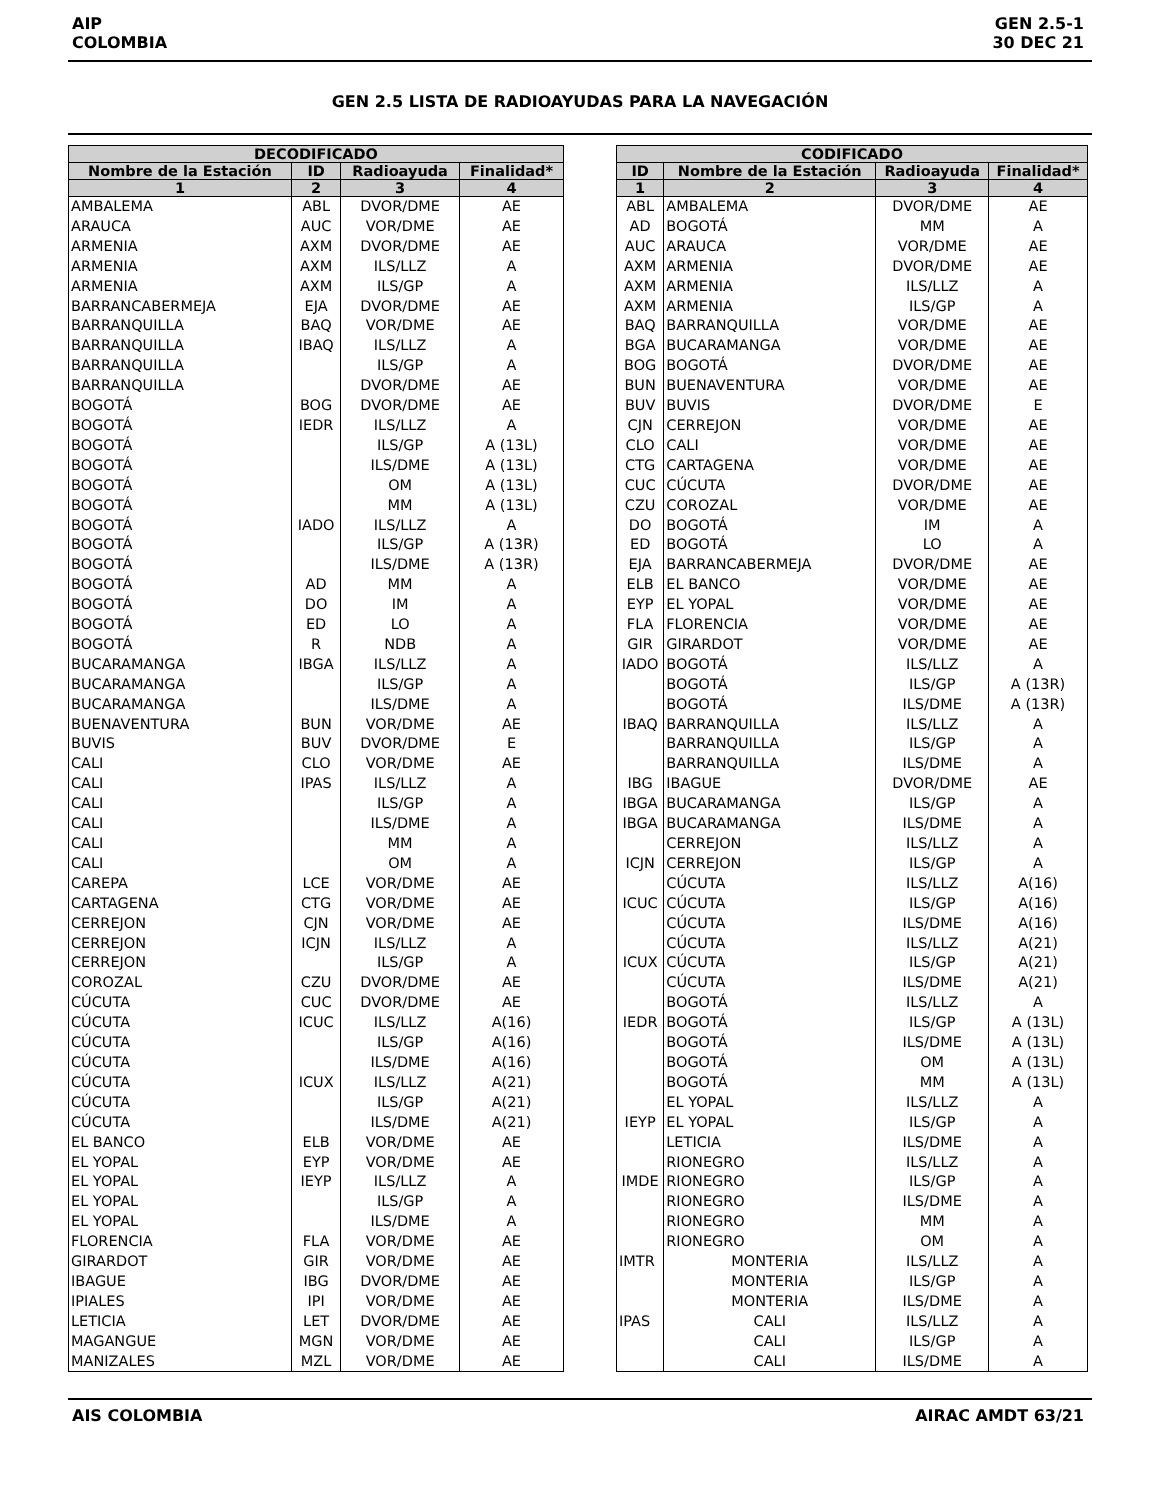AIP
COLOMBIA
GEN 2.5-1
30 DEC 21
GEN 2.5 LISTA DE RADIOAYUDAS PARA LA NAVEGACIÓN
| DECODIFICADO | | | |
| --- | --- | --- | --- |
| Nombre de la Estación | ID | Radioayuda | Finalidad* |
| 1 | 2 | 3 | 4 |
| AMBALEMA | ABL | DVOR/DME | AE |
| ARAUCA | AUC | VOR/DME | AE |
| ARMENIA | AXM | DVOR/DME | AE |
| ARMENIA | AXM | ILS/LLZ | A |
| ARMENIA | AXM | ILS/GP | A |
| BARRANCABERMEJA | EJA | DVOR/DME | AE |
| BARRANQUILLA | BAQ | VOR/DME | AE |
| BARRANQUILLA | IBAQ | ILS/LLZ | A |
| BARRANQUILLA | | ILS/GP | A |
| BARRANQUILLA | | DVOR/DME | AE |
| BOGOTÁ | BOG | DVOR/DME | AE |
| BOGOTÁ | IEDR | ILS/LLZ | A |
| BOGOTÁ | | ILS/GP | A (13L) |
| BOGOTÁ | | ILS/DME | A (13L) |
| BOGOTÁ | | OM | A (13L) |
| BOGOTÁ | | MM | A (13L) |
| BOGOTÁ | IADO | ILS/LLZ | A |
| BOGOTÁ | | ILS/GP | A (13R) |
| BOGOTÁ | | ILS/DME | A (13R) |
| BOGOTÁ | AD | MM | A |
| BOGOTÁ | DO | IM | A |
| BOGOTÁ | ED | LO | A |
| BOGOTÁ | R | NDB | A |
| BUCARAMANGA | IBGA | ILS/LLZ | A |
| BUCARAMANGA | | ILS/GP | A |
| BUCARAMANGA | | ILS/DME | A |
| BUENAVENTURA | BUN | VOR/DME | AE |
| BUVIS | BUV | DVOR/DME | E |
| CALI | CLO | VOR/DME | AE |
| CALI | IPAS | ILS/LLZ | A |
| CALI | | ILS/GP | A |
| CALI | | ILS/DME | A |
| CALI | | MM | A |
| CALI | | OM | A |
| CAREPA | LCE | VOR/DME | AE |
| CARTAGENA | CTG | VOR/DME | AE |
| CERREJON | CJN | VOR/DME | AE |
| CERREJON | ICJN | ILS/LLZ | A |
| CERREJON | | ILS/GP | A |
| COROZAL | CZU | DVOR/DME | AE |
| CÚCUTA | CUC | DVOR/DME | AE |
| CÚCUTA | ICUC | ILS/LLZ | A(16) |
| CÚCUTA | | ILS/GP | A(16) |
| CÚCUTA | | ILS/DME | A(16) |
| CÚCUTA | ICUX | ILS/LLZ | A(21) |
| CÚCUTA | | ILS/GP | A(21) |
| CÚCUTA | | ILS/DME | A(21) |
| EL BANCO | ELB | VOR/DME | AE |
| EL YOPAL | EYP | VOR/DME | AE |
| EL YOPAL | IEYP | ILS/LLZ | A |
| EL YOPAL | | ILS/GP | A |
| EL YOPAL | | ILS/DME | A |
| FLORENCIA | FLA | VOR/DME | AE |
| GIRARDOT | GIR | VOR/DME | AE |
| IBAGUE | IBG | DVOR/DME | AE |
| IPIALES | IPI | VOR/DME | AE |
| LETICIA | LET | DVOR/DME | AE |
| MAGANGUE | MGN | VOR/DME | AE |
| MANIZALES | MZL | VOR/DME | AE |
| CODIFICADO | | | |
| --- | --- | --- | --- |
| ID | Nombre de la Estación | Radioayuda | Finalidad* |
| 1 | 2 | 3 | 4 |
| ABL | AMBALEMA | DVOR/DME | AE |
| AD | BOGOTÁ | MM | A |
| AUC | ARAUCA | VOR/DME | AE |
| AXM | ARMENIA | DVOR/DME | AE |
| AXM | ARMENIA | ILS/LLZ | A |
| AXM | ARMENIA | ILS/GP | A |
| BAQ | BARRANQUILLA | VOR/DME | AE |
| BGA | BUCARAMANGA | VOR/DME | AE |
| BOG | BOGOTÁ | DVOR/DME | AE |
| BUN | BUENAVENTURA | VOR/DME | AE |
| BUV | BUVIS | DVOR/DME | E |
| CJN | CERREJON | VOR/DME | AE |
| CLO | CALI | VOR/DME | AE |
| CTG | CARTAGENA | VOR/DME | AE |
| CUC | CÚCUTA | DVOR/DME | AE |
| CZU | COROZAL | VOR/DME | AE |
| DO | BOGOTÁ | IM | A |
| ED | BOGOTÁ | LO | A |
| EJA | BARRANCABERMEJA | DVOR/DME | AE |
| ELB | EL BANCO | VOR/DME | AE |
| EYP | EL YOPAL | VOR/DME | AE |
| FLA | FLORENCIA | VOR/DME | AE |
| GIR | GIRARDOT | VOR/DME | AE |
| IADO | BOGOTÁ | ILS/LLZ | A |
| | BOGOTÁ | ILS/GP | A (13R) |
| | BOGOTÁ | ILS/DME | A (13R) |
| IBAQ | BARRANQUILLA | ILS/LLZ | A |
| | BARRANQUILLA | ILS/GP | A |
| | BARRANQUILLA | ILS/DME | A |
| IBG | IBAGUE | DVOR/DME | AE |
| IBGA | BUCARAMANGA | ILS/GP | A |
| IBGA | BUCARAMANGA | ILS/DME | A |
| | CERREJON | ILS/LLZ | A |
| ICJN | CERREJON | ILS/GP | A |
| | CÚCUTA | ILS/LLZ | A(16) |
| ICUC | CÚCUTA | ILS/GP | A(16) |
| | CÚCUTA | ILS/DME | A(16) |
| | CÚCUTA | ILS/LLZ | A(21) |
| ICUX | CÚCUTA | ILS/GP | A(21) |
| | CÚCUTA | ILS/DME | A(21) |
| | BOGOTÁ | ILS/LLZ | A |
| IEDR | BOGOTÁ | ILS/GP | A (13L) |
| | BOGOTÁ | ILS/DME | A (13L) |
| | BOGOTÁ | OM | A (13L) |
| | BOGOTÁ | MM | A (13L) |
| | EL YOPAL | ILS/LLZ | A |
| IEYP | EL YOPAL | ILS/GP | A |
| | LETICIA | ILS/DME | A |
| | RIONEGRO | ILS/LLZ | A |
| IMDE | RIONEGRO | ILS/GP | A |
| | RIONEGRO | ILS/DME | A |
| | RIONEGRO | MM | A |
| | RIONEGRO | OM | A |
| IMTR | MONTERIA | ILS/LLZ | A |
| | MONTERIA | ILS/GP | A |
| | MONTERIA | ILS/DME | A |
| IPAS | CALI | ILS/LLZ | A |
| | CALI | ILS/GP | A |
| | CALI | ILS/DME | A |
AIS COLOMBIA AIRAC AMDT 63/21